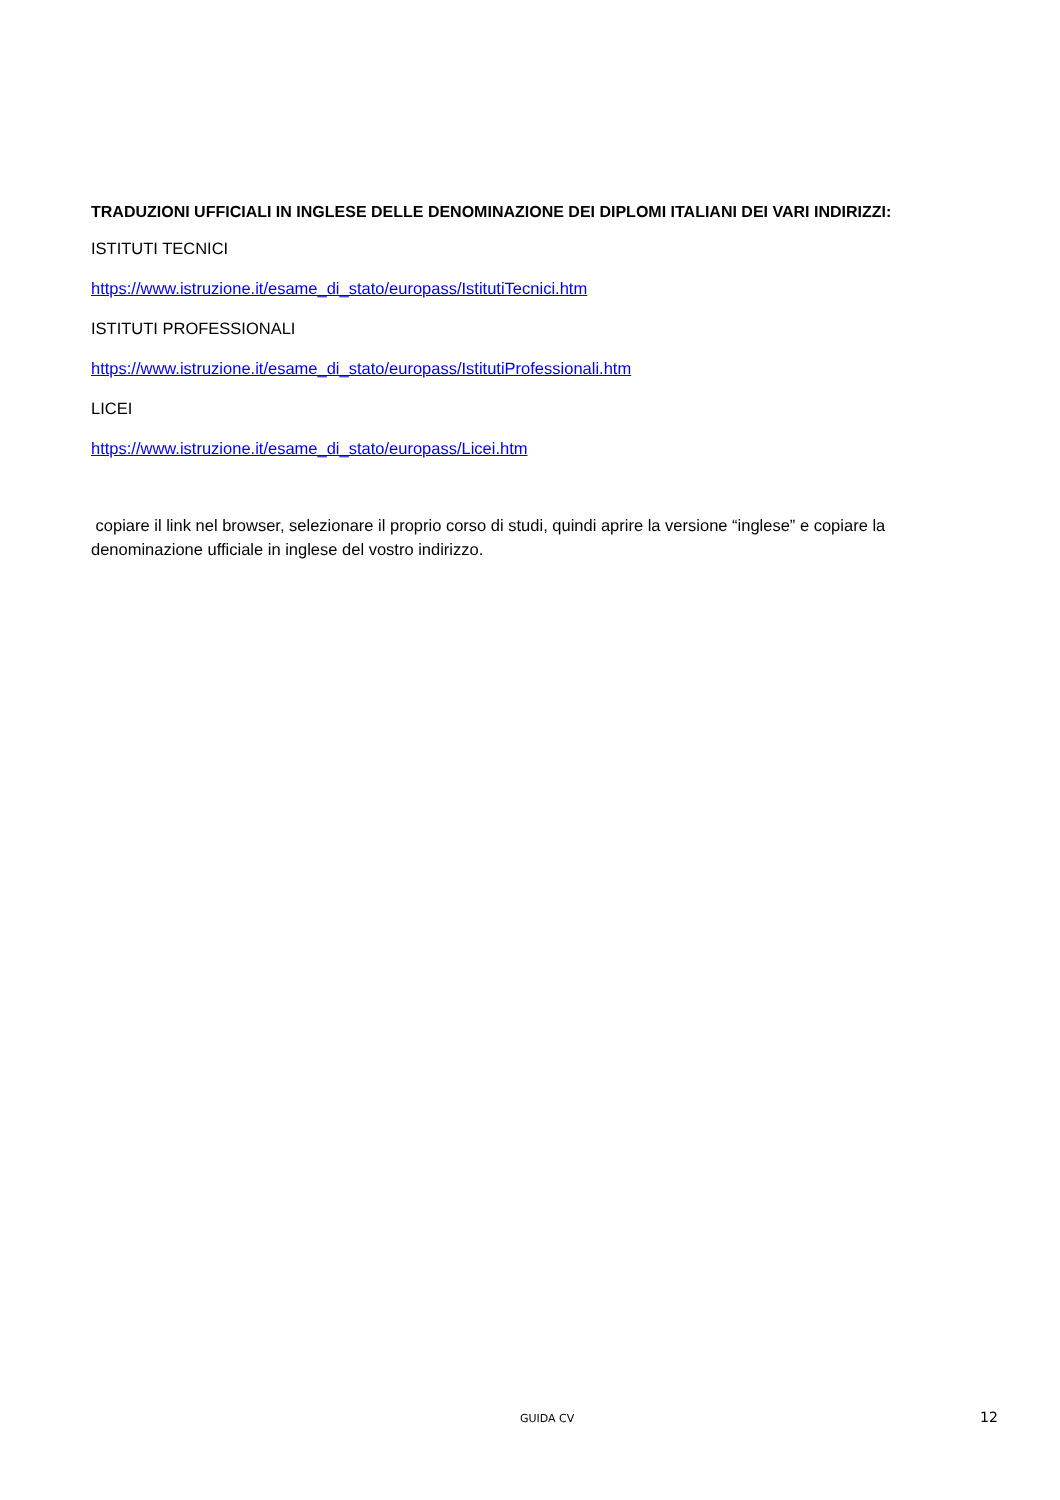TRADUZIONI UFFICIALI IN INGLESE DELLE DENOMINAZIONE DEI DIPLOMI ITALIANI DEI VARI INDIRIZZI:
ISTITUTI TECNICI
https://www.istruzione.it/esame_di_stato/europass/IstitutiTecnici.htm
ISTITUTI PROFESSIONALI
https://www.istruzione.it/esame_di_stato/europass/IstitutiProfessionali.htm
LICEI
https://www.istruzione.it/esame_di_stato/europass/Licei.htm
copiare il link nel browser, selezionare il proprio corso di studi, quindi aprire la versione “inglese” e copiare la denominazione ufficiale in inglese del vostro indirizzo.
GUIDA CV 12